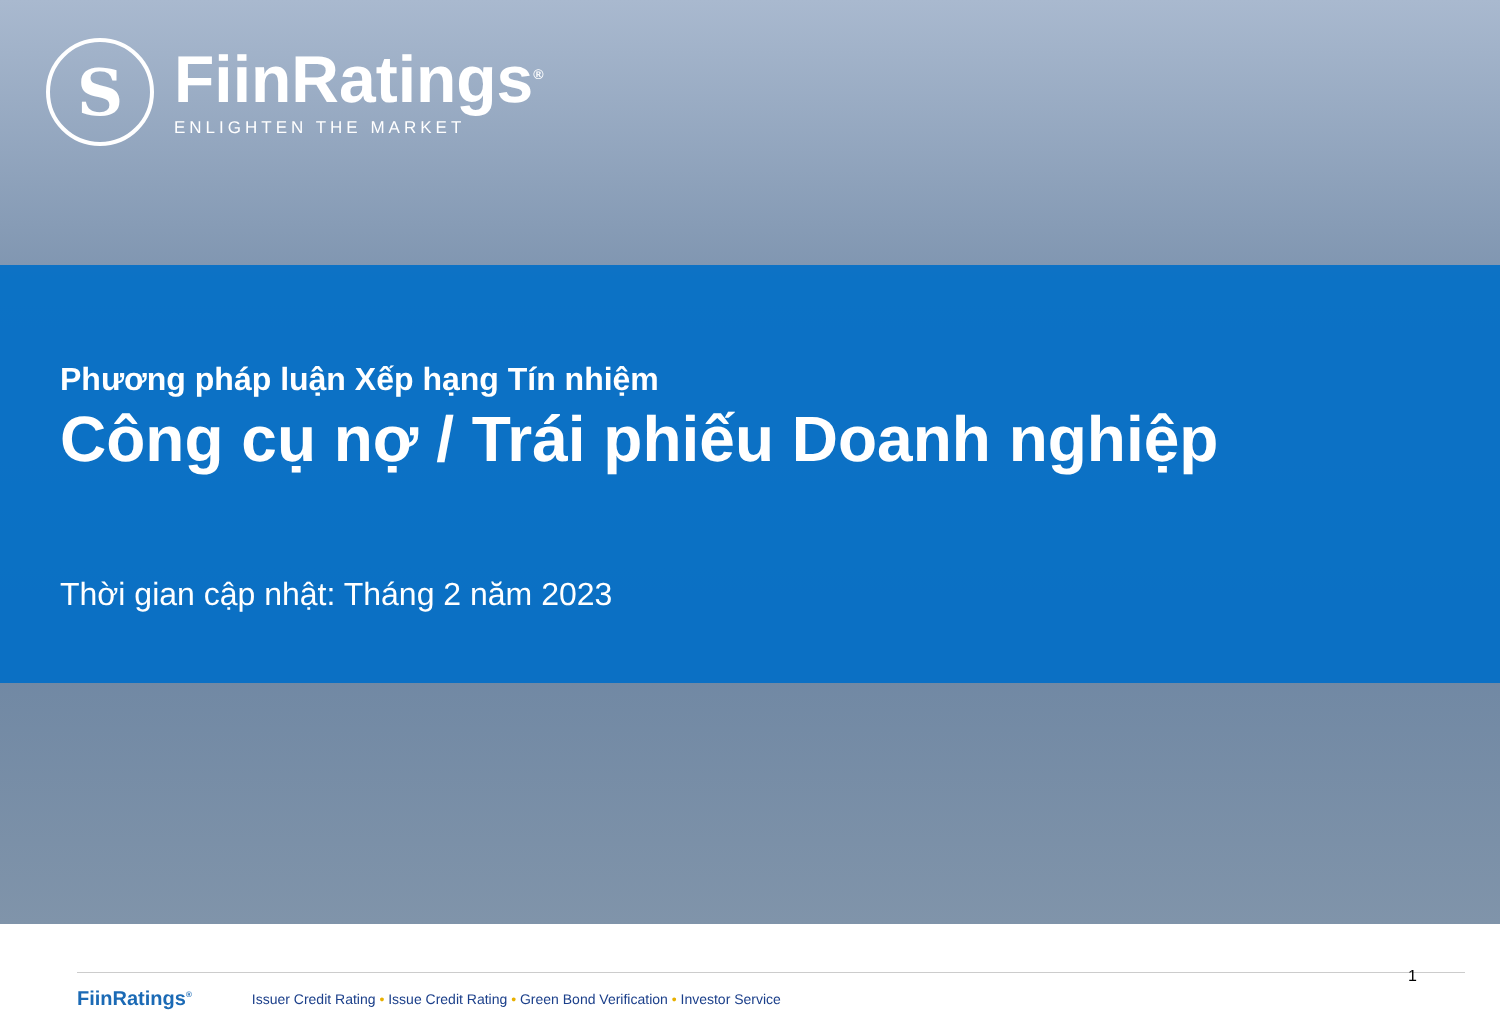S
FiinRatings<sup>®</sup>
ENLIGHTEN THE MARKET
Phương pháp luận Xếp hạng Tín nhiệm
Công cụ nợ / Trái phiếu Doanh nghiệp
Thời gian cập nhật: Tháng 2 năm 2023
FiinRatings<sup>®</sup> Issuer Credit Rating • Issue Credit Rating • Green Bond Verification • Investor Service
1